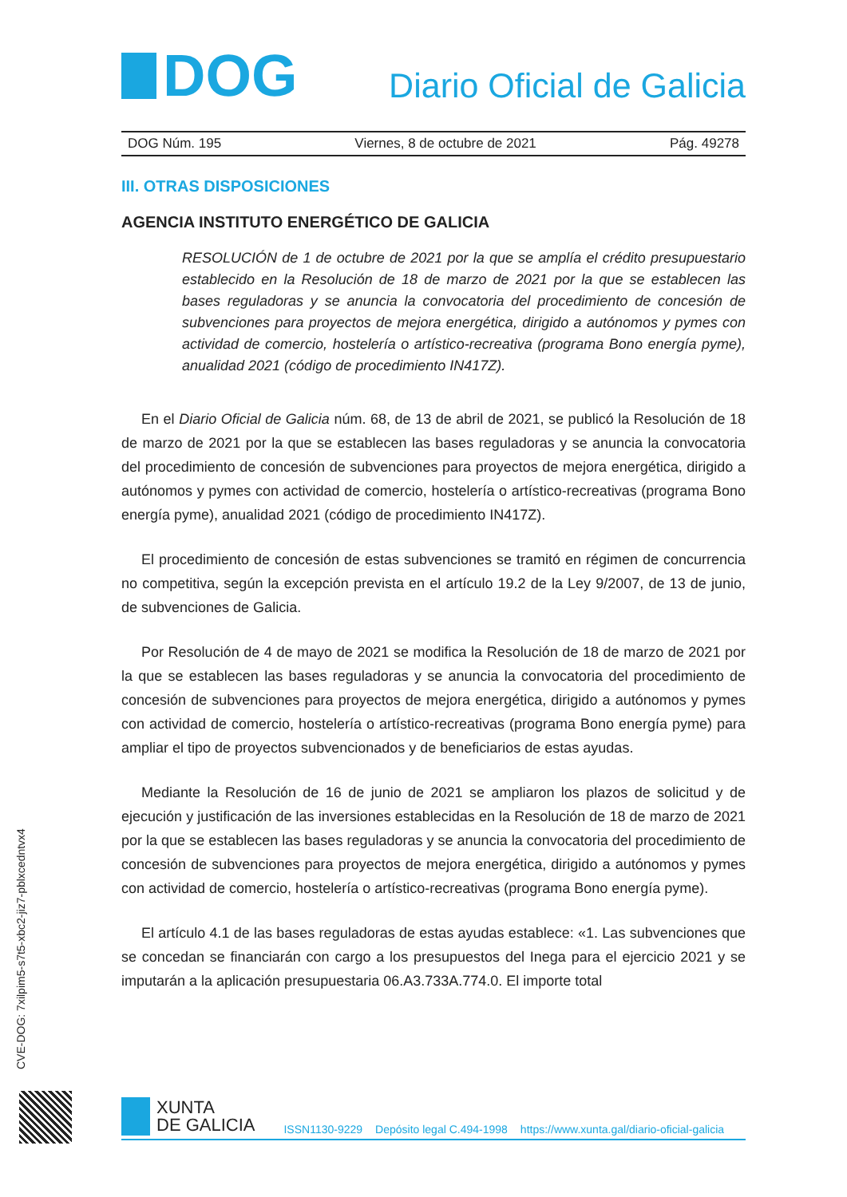DOG
Diario Oficial de Galicia
DOG Núm. 195 Viernes, 8 de octubre de 2021 Pág. 49278
III. OTRAS DISPOSICIONES
AGENCIA INSTITUTO ENERGÉTICO DE GALICIA
RESOLUCIÓN de 1 de octubre de 2021 por la que se amplía el crédito presupuestario establecido en la Resolución de 18 de marzo de 2021 por la que se establecen las bases reguladoras y se anuncia la convocatoria del procedimiento de concesión de subvenciones para proyectos de mejora energética, dirigido a autónomos y pymes con actividad de comercio, hostelería o artístico-recreativa (programa Bono energía pyme), anualidad 2021 (código de procedimiento IN417Z).
En el Diario Oficial de Galicia núm. 68, de 13 de abril de 2021, se publicó la Resolución de 18 de marzo de 2021 por la que se establecen las bases reguladoras y se anuncia la convocatoria del procedimiento de concesión de subvenciones para proyectos de mejora energética, dirigido a autónomos y pymes con actividad de comercio, hostelería o artístico-recreativas (programa Bono energía pyme), anualidad 2021 (código de procedimiento IN417Z).
El procedimiento de concesión de estas subvenciones se tramitó en régimen de concurrencia no competitiva, según la excepción prevista en el artículo 19.2 de la Ley 9/2007, de 13 de junio, de subvenciones de Galicia.
Por Resolución de 4 de mayo de 2021 se modifica la Resolución de 18 de marzo de 2021 por la que se establecen las bases reguladoras y se anuncia la convocatoria del procedimiento de concesión de subvenciones para proyectos de mejora energética, dirigido a autónomos y pymes con actividad de comercio, hostelería o artístico-recreativas (programa Bono energía pyme) para ampliar el tipo de proyectos subvencionados y de beneficiarios de estas ayudas.
Mediante la Resolución de 16 de junio de 2021 se ampliaron los plazos de solicitud y de ejecución y justificación de las inversiones establecidas en la Resolución de 18 de marzo de 2021 por la que se establecen las bases reguladoras y se anuncia la convocatoria del procedimiento de concesión de subvenciones para proyectos de mejora energética, dirigido a autónomos y pymes con actividad de comercio, hostelería o artístico-recreativas (programa Bono energía pyme).
El artículo 4.1 de las bases reguladoras de estas ayudas establece: «1. Las subvenciones que se concedan se financiarán con cargo a los presupuestos del Inega para el ejercicio 2021 y se imputarán a la aplicación presupuestaria 06.A3.733A.774.0. El importe total
CVE-DOG: 7xilpim5-s7t5-xbc2-jiz7-pblxcedntvx4
XUNTA
DE GALICIA
ISSN1130-9229 Depósito legal C.494-1998 https://www.xunta.gal/diario-oficial-galicia